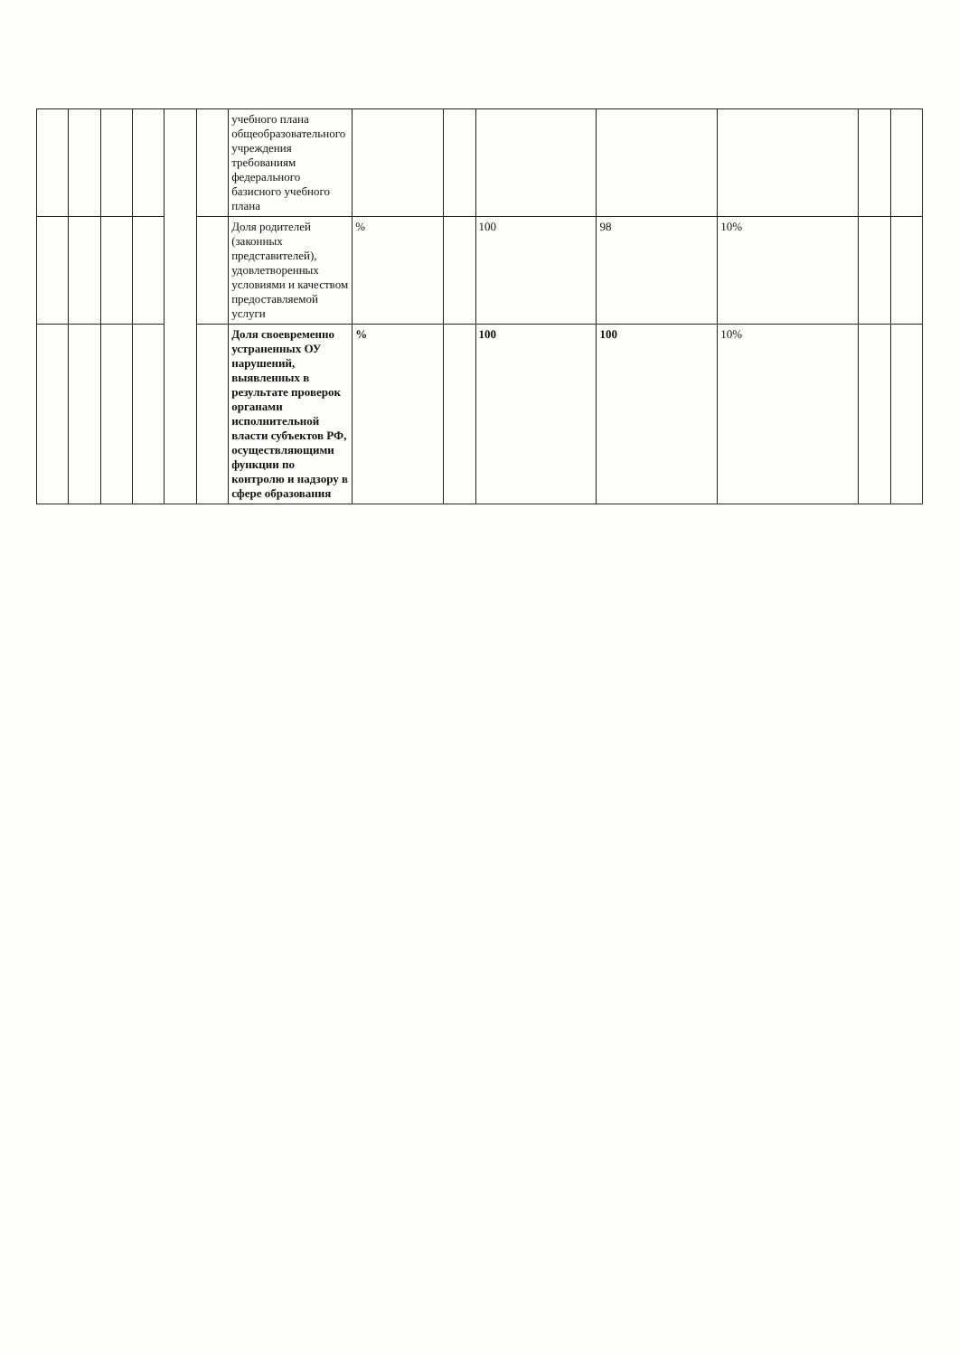| | | | | | | учебного плана общеобразовательного учреждения требованиям федерального базисного учебного плана | | | | | | | |
| | | | | | | Доля родителей (законных представителей), удовлетворенных условиями и качеством предоставляемой услуги | % | | 100 | 98 | 10% | | |
| | | | | | | Доля своевременно устраненных ОУ нарушений, выявленных в результате проверок органами исполнительной власти субъектов РФ, осуществляющими функции по контролю и надзору в сфере образования | % | | 100 | 100 | 10% | | |